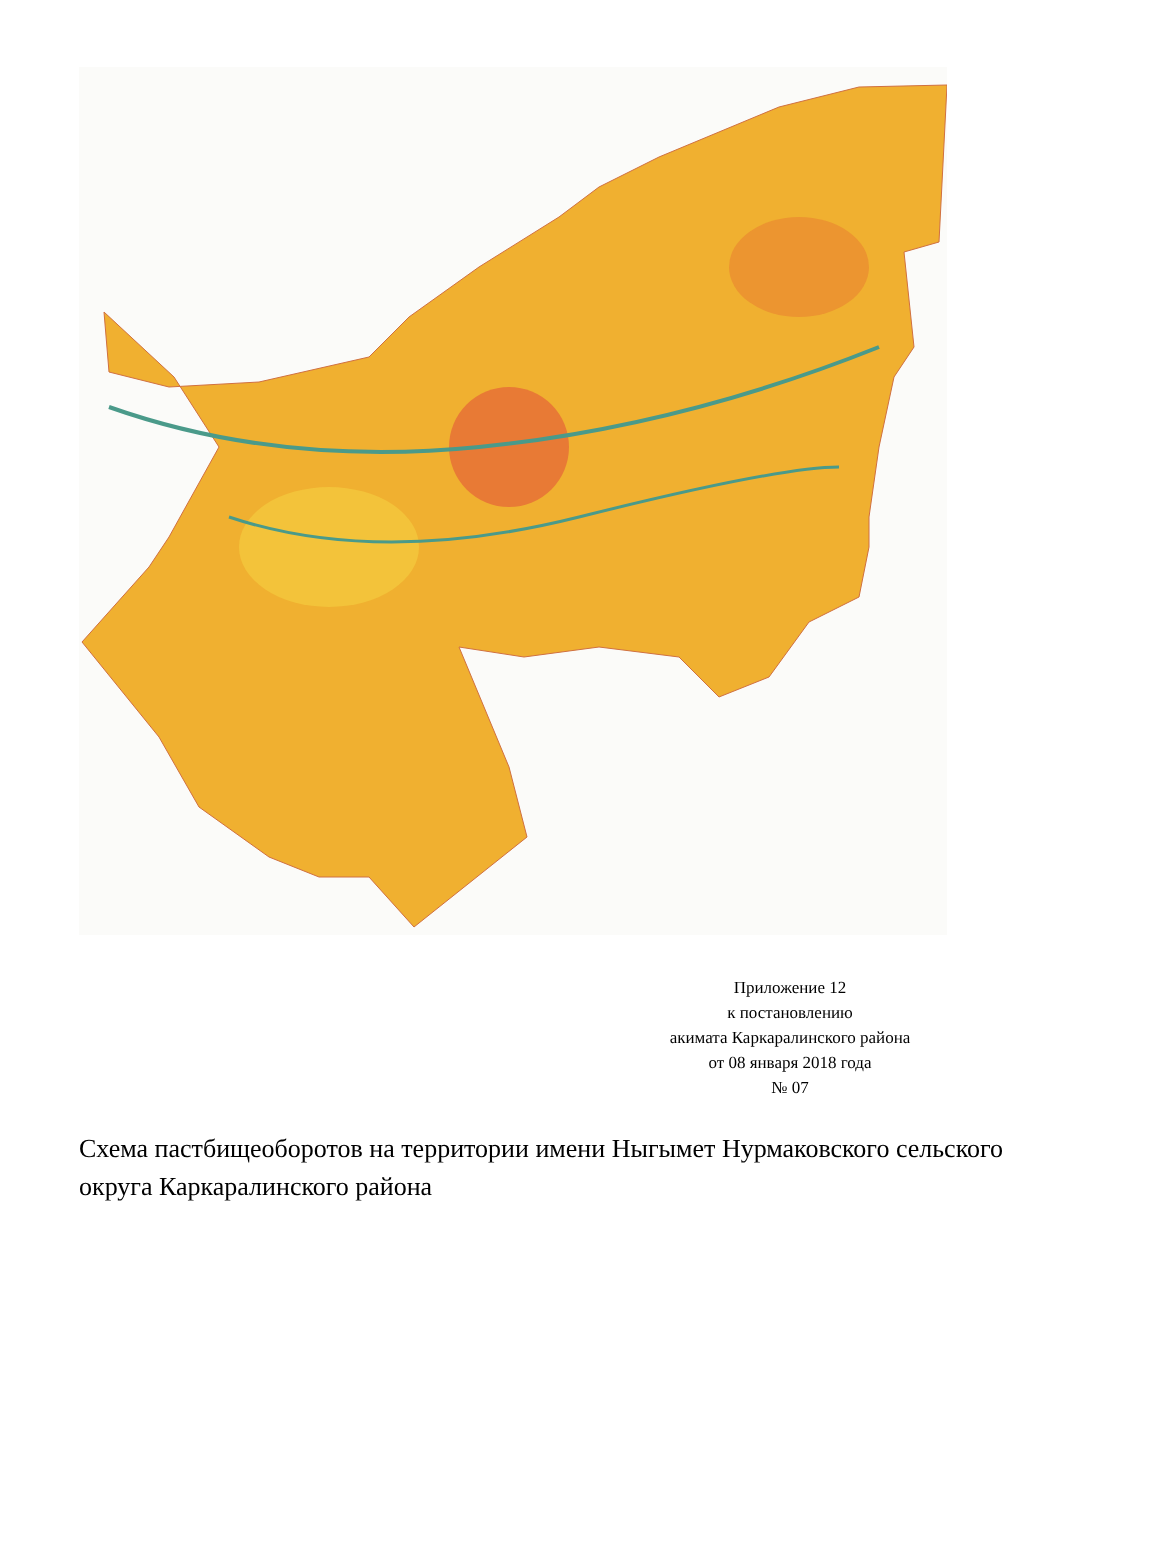Приложение 12
к постановлению
акимата Каркаралинского района
от 08 января 2018 года
№ 07
Схема пастбищеоборотов на территории имени Ныгымет Нурмаковского сельского округа Каркаралинского района